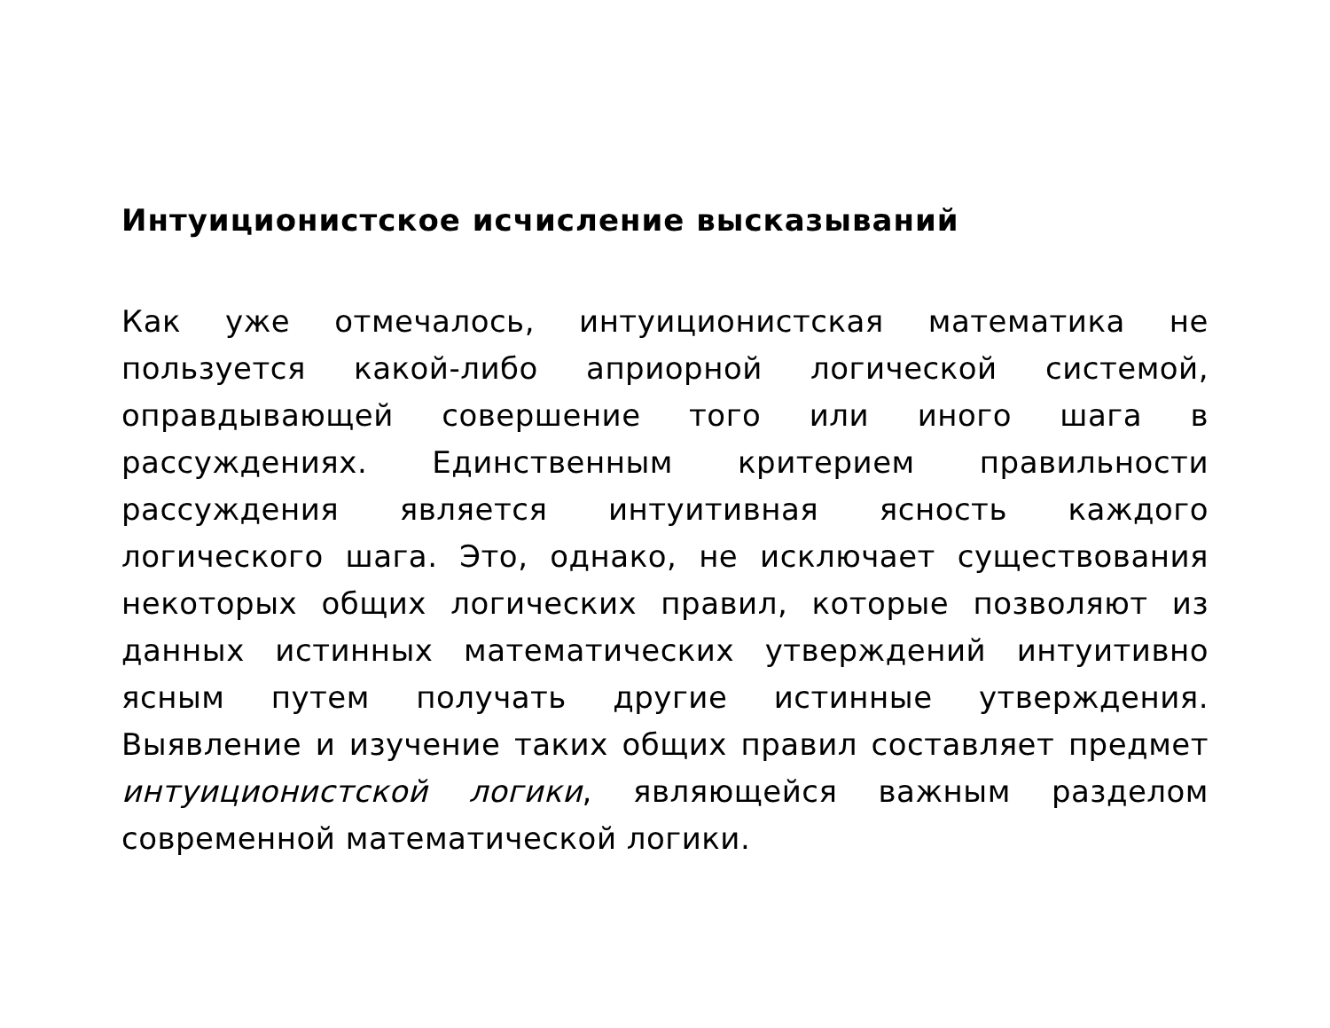Интуиционистское исчисление высказываний
Как уже отмечалось, интуиционистская математика не пользуется какой-либо априорной логической системой, оправдывающей совершение того или иного шага в рассуждениях. Единственным критерием правильности рассуждения является интуитивная ясность каждого логического шага. Это, однако, не исключает существования некоторых общих логических правил, которые позволяют из данных истинных математических утверждений интуитивно ясным путем получать другие истинные утверждения. Выявление и изучение таких общих правил составляет предмет интуиционистской логики, являющейся важным разделом современной математической логики.